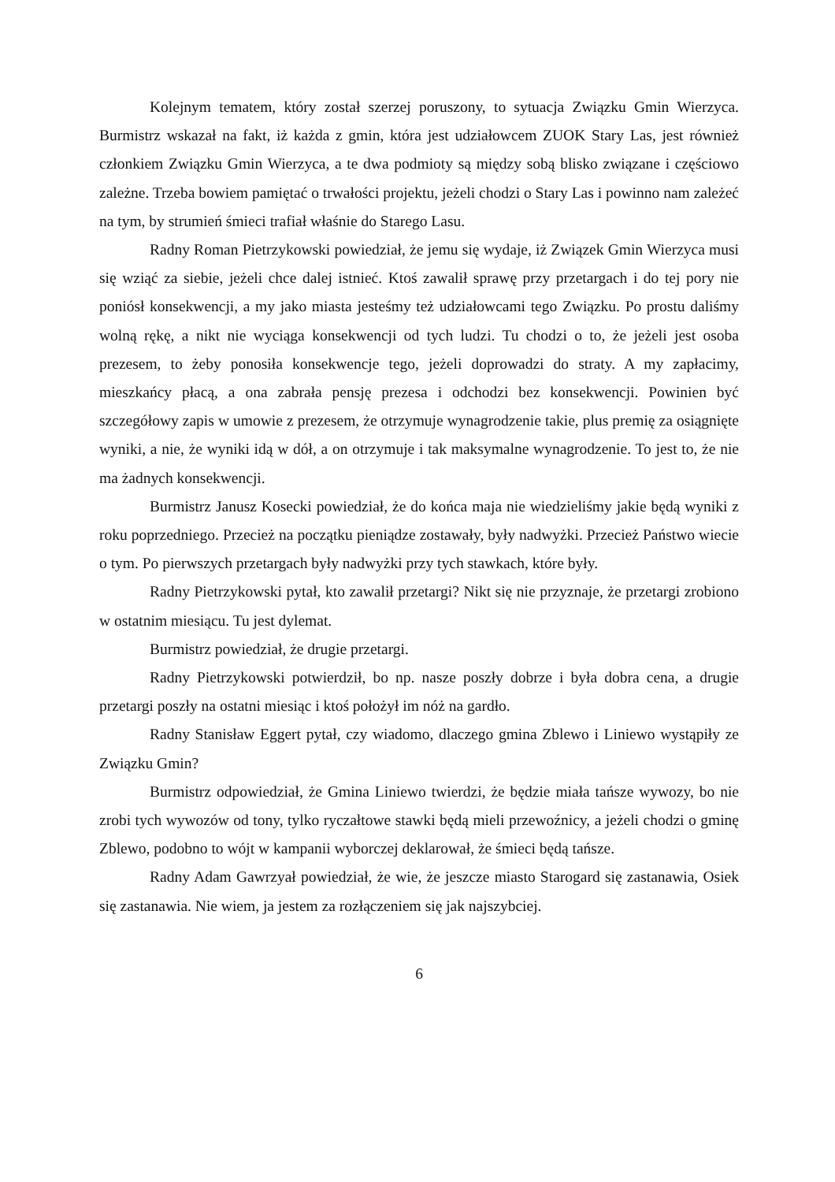Kolejnym tematem, który został szerzej poruszony, to sytuacja Związku Gmin Wierzyca. Burmistrz wskazał na fakt, iż każda z gmin, która jest udziałowcem ZUOK Stary Las, jest również członkiem Związku Gmin Wierzyca, a te dwa podmioty są między sobą blisko związane i częściowo zależne. Trzeba bowiem pamiętać o trwałości projektu, jeżeli chodzi o Stary Las i powinno nam zależeć na tym, by strumień śmieci trafiał właśnie do Starego Lasu.
Radny Roman Pietrzykowski powiedział, że jemu się wydaje, iż Związek Gmin Wierzyca musi się wziąć za siebie, jeżeli chce dalej istnieć. Ktoś zawalił sprawę przy przetargach i do tej pory nie poniósł konsekwencji, a my jako miasta jesteśmy też udziałowcami tego Związku. Po prostu daliśmy wolną rękę, a nikt nie wyciąga konsekwencji od tych ludzi. Tu chodzi o to, że jeżeli jest osoba prezesem, to żeby ponosiła konsekwencje tego, jeżeli doprowadzi do straty. A my zapłacimy, mieszkańcy płacą, a ona zabrała pensję prezesa i odchodzi bez konsekwencji. Powinien być szczegółowy zapis w umowie z prezesem, że otrzymuje wynagrodzenie takie, plus premię za osiągnięte wyniki, a nie, że wyniki idą w dół, a on otrzymuje i tak maksymalne wynagrodzenie. To jest to, że nie ma żadnych konsekwencji.
Burmistrz Janusz Kosecki powiedział, że do końca maja nie wiedzieliśmy jakie będą wyniki z roku poprzedniego. Przecież na początku pieniądze zostawały, były nadwyżki. Przecież Państwo wiecie o tym. Po pierwszych przetargach były nadwyżki przy tych stawkach, które były.
Radny Pietrzykowski pytał, kto zawalił przetargi? Nikt się nie przyznaje, że przetargi zrobiono w ostatnim miesiącu. Tu jest dylemat.
Burmistrz powiedział, że drugie przetargi.
Radny Pietrzykowski potwierdził, bo np. nasze poszły dobrze i była dobra cena, a drugie przetargi poszły na ostatni miesiąc i ktoś położył im nóż na gardło.
Radny Stanisław Eggert pytał, czy wiadomo, dlaczego gmina Zblewo i Liniewo wystąpiły ze Związku Gmin?
Burmistrz odpowiedział, że Gmina Liniewo twierdzi, że będzie miała tańsze wywozy, bo nie zrobi tych wywozów od tony, tylko ryczałtowe stawki będą mieli przewoźnicy, a jeżeli chodzi o gminę Zblewo, podobno to wójt w kampanii wyborczej deklarował, że śmieci będą tańsze.
Radny Adam Gawrzyał powiedział, że wie, że jeszcze miasto Starogard się zastanawia, Osiek się zastanawia. Nie wiem, ja jestem za rozłączeniem się jak najszybciej.
6